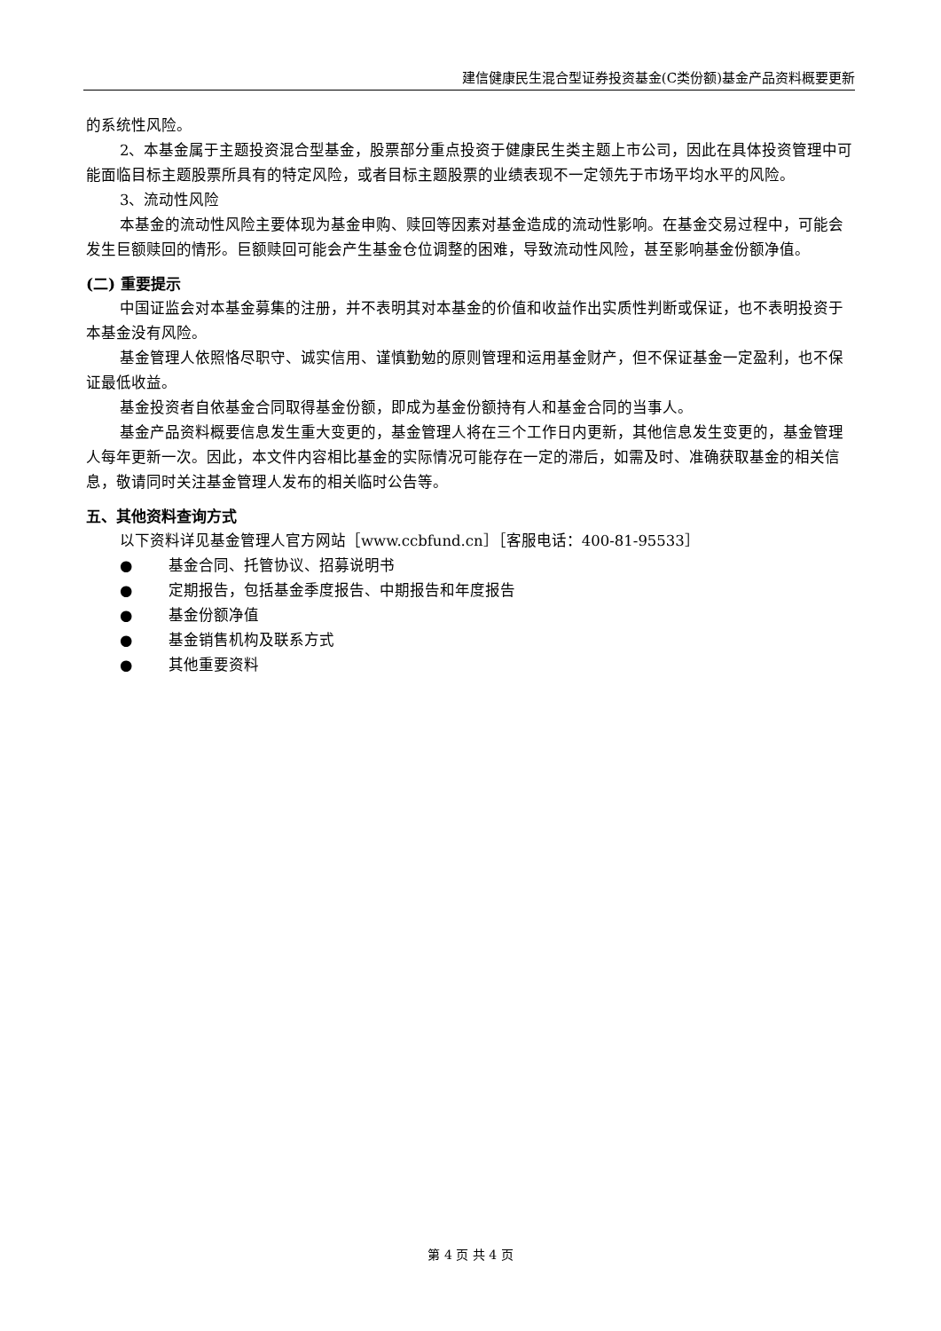建信健康民生混合型证券投资基金(C类份额)基金产品资料概要更新
的系统性风险。
2、本基金属于主题投资混合型基金，股票部分重点投资于健康民生类主题上市公司，因此在具体投资管理中可能面临目标主题股票所具有的特定风险，或者目标主题股票的业绩表现不一定领先于市场平均水平的风险。
3、流动性风险
本基金的流动性风险主要体现为基金申购、赎回等因素对基金造成的流动性影响。在基金交易过程中，可能会发生巨额赎回的情形。巨额赎回可能会产生基金仓位调整的困难，导致流动性风险，甚至影响基金份额净值。
(二) 重要提示
中国证监会对本基金募集的注册，并不表明其对本基金的价值和收益作出实质性判断或保证，也不表明投资于本基金没有风险。
基金管理人依照恪尽职守、诚实信用、谨慎勤勉的原则管理和运用基金财产，但不保证基金一定盈利，也不保证最低收益。
基金投资者自依基金合同取得基金份额，即成为基金份额持有人和基金合同的当事人。
基金产品资料概要信息发生重大变更的，基金管理人将在三个工作日内更新，其他信息发生变更的，基金管理人每年更新一次。因此，本文件内容相比基金的实际情况可能存在一定的滞后，如需及时、准确获取基金的相关信息，敬请同时关注基金管理人发布的相关临时公告等。
五、其他资料查询方式
以下资料详见基金管理人官方网站［www.ccbfund.cn］［客服电话：400-81-95533］
● 基金合同、托管协议、招募说明书
● 定期报告，包括基金季度报告、中期报告和年度报告
● 基金份额净值
● 基金销售机构及联系方式
● 其他重要资料
第 4 页 共 4 页